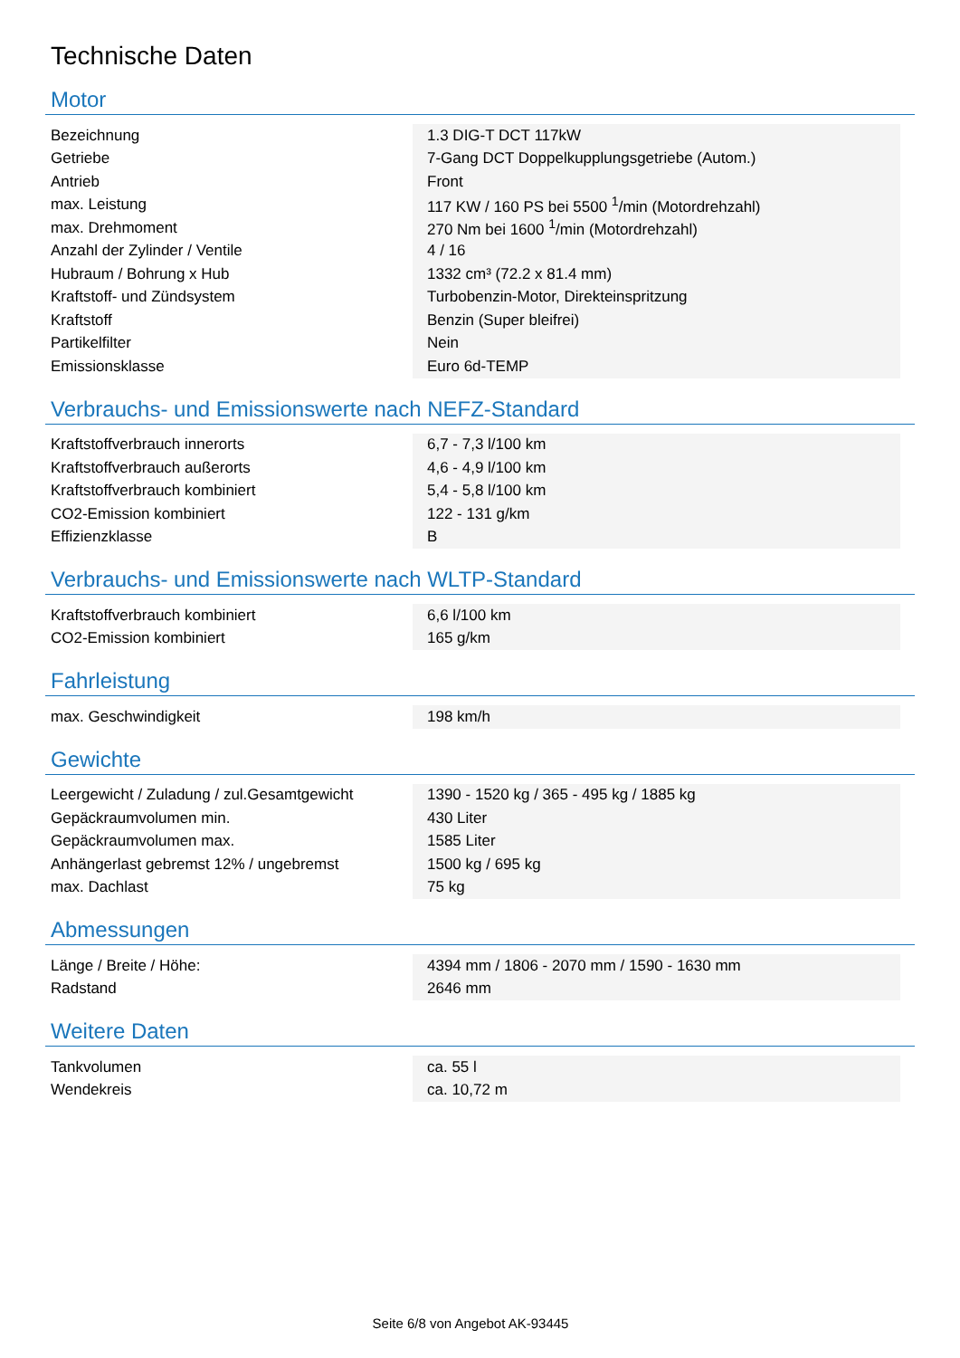Technische Daten
Motor
| Bezeichnung | 1.3 DIG-T DCT 117kW | |
| Getriebe | 7-Gang DCT Doppelkupplungsgetriebe (Autom.) | |
| Antrieb | Front | |
| max. Leistung | 117 KW / 160 PS bei 5500 <sup>1</sup>/min (Motordrehzahl) | |
| max. Drehmoment | 270 Nm bei 1600 <sup>1</sup>/min (Motordrehzahl) | |
| Anzahl der Zylinder / Ventile | 4 / 16 | |
| Hubraum / Bohrung x Hub | 1332 cm³ (72.2 x 81.4 mm) | |
| Kraftstoff- und Zündsystem | Turbobenzin-Motor, Direkteinspritzung | |
| Kraftstoff | Benzin (Super bleifrei) | |
| Partikelfilter | Nein | |
| Emissionsklasse | Euro 6d-TEMP | |
Verbrauchs- und Emissionswerte nach NEFZ-Standard
| Kraftstoffverbrauch innerorts | 6,7 - 7,3 l/100 km | |
| Kraftstoffverbrauch außerorts | 4,6 - 4,9 l/100 km | |
| Kraftstoffverbrauch kombiniert | 5,4 - 5,8 l/100 km | |
| CO2-Emission kombiniert | 122 - 131 g/km | |
| Effizienzklasse | B | |
Verbrauchs- und Emissionswerte nach WLTP-Standard
| Kraftstoffverbrauch kombiniert | 6,6 l/100 km | |
| CO2-Emission kombiniert | 165 g/km | |
Fahrleistung
| max. Geschwindigkeit | 198 km/h | |
Gewichte
| Leergewicht / Zuladung / zul.Gesamtgewicht | 1390 - 1520 kg / 365 - 495 kg / 1885 kg | |
| Gepäckraumvolumen min. | 430 Liter | |
| Gepäckraumvolumen max. | 1585 Liter | |
| Anhängerlast gebremst 12% / ungebremst | 1500 kg / 695 kg | |
| max. Dachlast | 75 kg | |
Abmessungen
| Länge / Breite / Höhe: | 4394 mm / 1806 - 2070 mm / 1590 - 1630 mm | |
| Radstand | 2646 mm | |
Weitere Daten
| Tankvolumen | ca. 55 l | |
| Wendekreis | ca. 10,72 m | |
Seite 6/8 von Angebot AK-93445